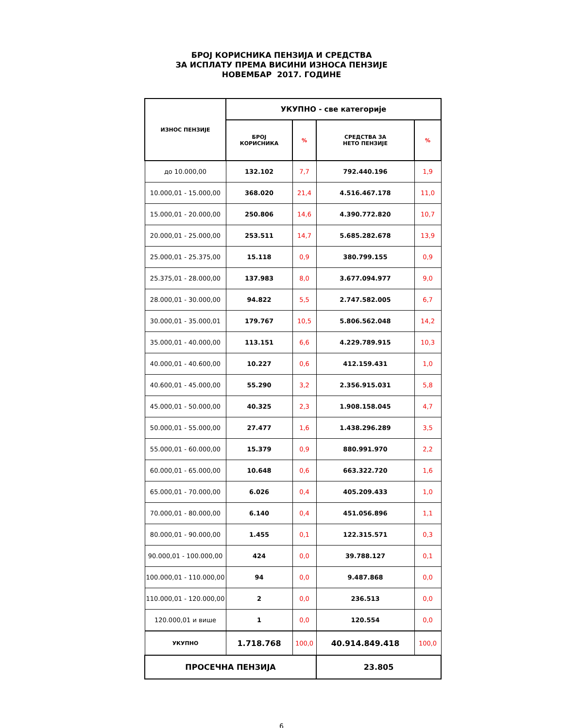БРОЈ КОРИСНИКА ПЕНЗИЈА И СРЕДСТВА
ЗА ИСПЛАТУ ПРЕМА ВИСИНИ ИЗНОСА ПЕНЗИЈЕ
НОВЕМБАР 2017. ГОДИНЕ
| ИЗНОС ПЕНЗИЈЕ | УКУПНО - све категорије | | | |
| --- | --- | --- | --- | --- |
| | БРОЈ КОРИСНИКА | % | СРЕДСТВА ЗА НЕТО ПЕНЗИЈЕ | % |
| до 10.000,00 | 132.102 | 7,7 | 792.440.196 | 1,9 |
| 10.000,01 - 15.000,00 | 368.020 | 21,4 | 4.516.467.178 | 11,0 |
| 15.000,01 - 20.000,00 | 250.806 | 14,6 | 4.390.772.820 | 10,7 |
| 20.000,01 - 25.000,00 | 253.511 | 14,7 | 5.685.282.678 | 13,9 |
| 25.000,01 - 25.375,00 | 15.118 | 0,9 | 380.799.155 | 0,9 |
| 25.375,01 - 28.000,00 | 137.983 | 8,0 | 3.677.094.977 | 9,0 |
| 28.000,01 - 30.000,00 | 94.822 | 5,5 | 2.747.582.005 | 6,7 |
| 30.000,01 - 35.000,01 | 179.767 | 10,5 | 5.806.562.048 | 14,2 |
| 35.000,01 - 40.000,00 | 113.151 | 6,6 | 4.229.789.915 | 10,3 |
| 40.000,01 - 40.600,00 | 10.227 | 0,6 | 412.159.431 | 1,0 |
| 40.600,01 - 45.000,00 | 55.290 | 3,2 | 2.356.915.031 | 5,8 |
| 45.000,01 - 50.000,00 | 40.325 | 2,3 | 1.908.158.045 | 4,7 |
| 50.000,01 - 55.000,00 | 27.477 | 1,6 | 1.438.296.289 | 3,5 |
| 55.000,01 - 60.000,00 | 15.379 | 0,9 | 880.991.970 | 2,2 |
| 60.000,01 - 65.000,00 | 10.648 | 0,6 | 663.322.720 | 1,6 |
| 65.000,01 - 70.000,00 | 6.026 | 0,4 | 405.209.433 | 1,0 |
| 70.000,01 - 80.000,00 | 6.140 | 0,4 | 451.056.896 | 1,1 |
| 80.000,01 - 90.000,00 | 1.455 | 0,1 | 122.315.571 | 0,3 |
| 90.000,01 - 100.000,00 | 424 | 0,0 | 39.788.127 | 0,1 |
| 100.000,01 - 110.000,00 | 94 | 0,0 | 9.487.868 | 0,0 |
| 110.000,01 - 120.000,00 | 2 | 0,0 | 236.513 | 0,0 |
| 120.000,01 и више | 1 | 0,0 | 120.554 | 0,0 |
| УКУПНО | 1.718.768 | 100,0 | 40.914.849.418 | 100,0 |
| ПРОСЕЧНА ПЕНЗИЈА | | | 23.805 | |
6